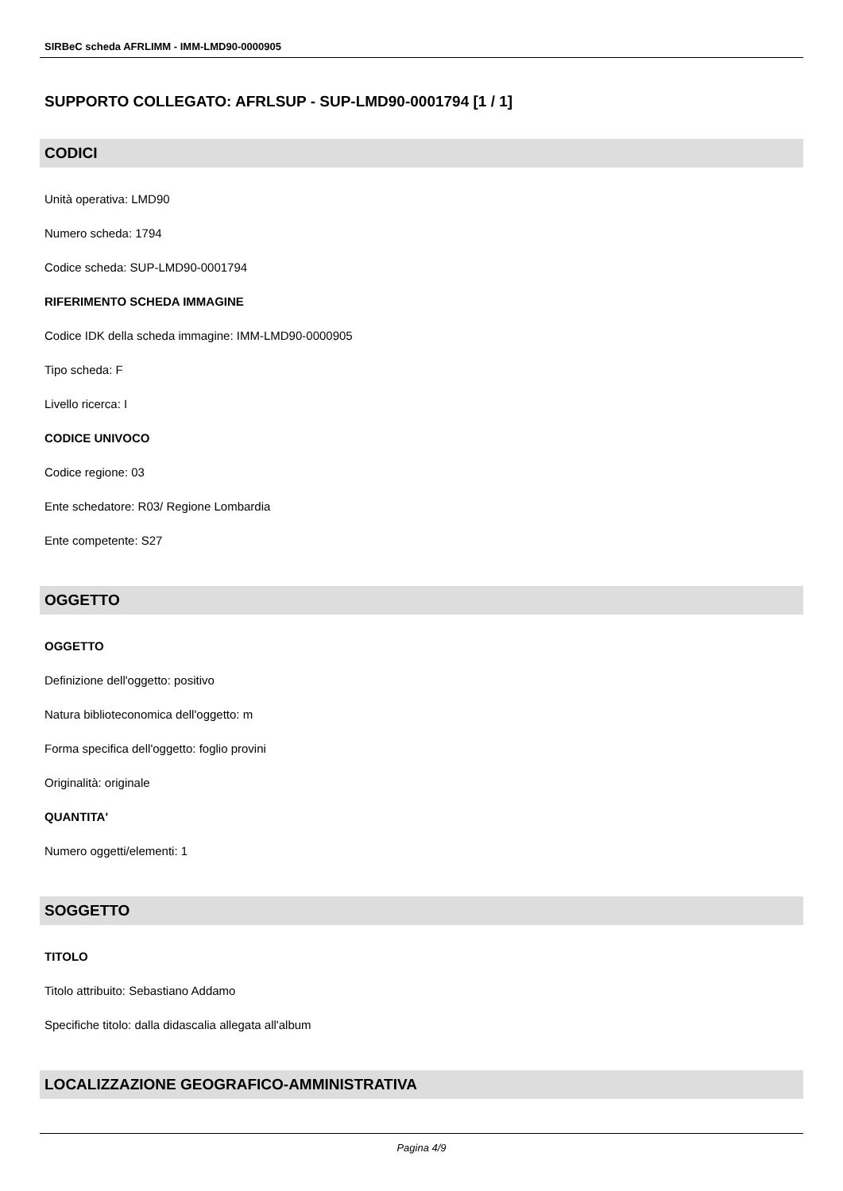SIRBeC scheda AFRLIMM - IMM-LMD90-0000905
SUPPORTO COLLEGATO: AFRLSUP - SUP-LMD90-0001794 [1 / 1]
CODICI
Unità operativa: LMD90
Numero scheda: 1794
Codice scheda: SUP-LMD90-0001794
RIFERIMENTO SCHEDA IMMAGINE
Codice IDK della scheda immagine: IMM-LMD90-0000905
Tipo scheda: F
Livello ricerca: I
CODICE UNIVOCO
Codice regione: 03
Ente schedatore: R03/ Regione Lombardia
Ente competente: S27
OGGETTO
OGGETTO
Definizione dell'oggetto: positivo
Natura biblioteconomica dell'oggetto: m
Forma specifica dell'oggetto: foglio provini
Originalità: originale
QUANTITA'
Numero oggetti/elementi: 1
SOGGETTO
TITOLO
Titolo attribuito: Sebastiano Addamo
Specifiche titolo: dalla didascalia allegata all'album
LOCALIZZAZIONE GEOGRAFICO-AMMINISTRATIVA
Pagina 4/9